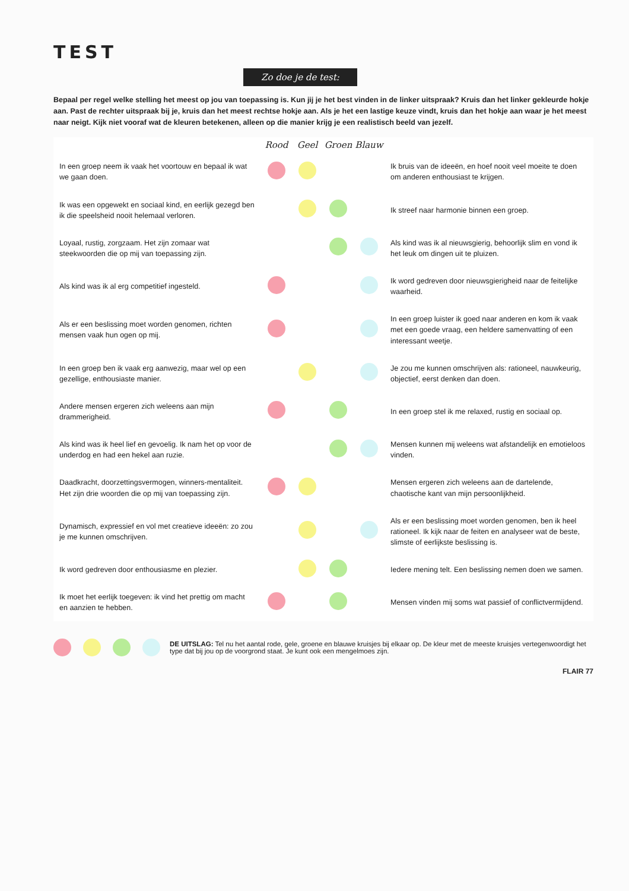TEST
Zo doe je de test:
Bepaal per regel welke stelling het meest op jou van toepassing is. Kun jij je het best vinden in de linker uitspraak? Kruis dan het linker gekleurde hokje aan. Past de rechter uitspraak bij je, kruis dan het meest rechtse hokje aan. Als je het een lastige keuze vindt, kruis dan het hokje aan waar je het meest naar neigt. Kijk niet vooraf wat de kleuren betekenen, alleen op die manier krijg je een realistisch beeld van jezelf.
| | Rood | Geel | Groen | Blauw | |
| --- | --- | --- | --- | --- | --- |
| In een groep neem ik vaak het voortouw en bepaal ik wat we gaan doen. | | | | | Ik bruis van de ideeën, en hoef nooit veel moeite te doen om anderen enthousiast te krijgen. |
| Ik was een opgewekt en sociaal kind, en eerlijk gezegd ben ik die speelsheid nooit helemaal verloren. | | | | | Ik streef naar harmonie binnen een groep. |
| Loyaal, rustig, zorgzaam. Het zijn zomaar wat steekwoorden die op mij van toepassing zijn. | | | | | Als kind was ik al nieuwsgierig, behoorlijk slim en vond ik het leuk om dingen uit te pluizen. |
| Als kind was ik al erg competitief ingesteld. | | | | | Ik word gedreven door nieuwsgierigheid naar de feitelijke waarheid. |
| Als er een beslissing moet worden genomen, richten mensen vaak hun ogen op mij. | | | | | In een groep luister ik goed naar anderen en kom ik vaak met een goede vraag, een heldere samenvatting of een interessant weetje. |
| In een groep ben ik vaak erg aanwezig, maar wel op een gezellige, enthousiaste manier. | | | | | Je zou me kunnen omschrijven als: rationeel, nauwkeurig, objectief, eerst denken dan doen. |
| Andere mensen ergeren zich weleens aan mijn drammerigheid. | | | | | In een groep stel ik me relaxed, rustig en sociaal op. |
| Als kind was ik heel lief en gevoelig. Ik nam het op voor de underdog en had een hekel aan ruzie. | | | | | Mensen kunnen mij weleens wat afstandelijk en emotieloos vinden. |
| Daadkracht, doorzettingsvermogen, winners-mentaliteit. Het zijn drie woorden die op mij van toepassing zijn. | | | | | Mensen ergeren zich weleens aan de dartelende, chaotische kant van mijn persoonlijkheid. |
| Dynamisch, expressief en vol met creatieve ideeën: zo zou je me kunnen omschrijven. | | | | | Als er een beslissing moet worden genomen, ben ik heel rationeel. Ik kijk naar de feiten en analyseer wat de beste, slimste of eerlijkste beslissing is. |
| Ik word gedreven door enthousiasme en plezier. | | | | | Iedere mening telt. Een beslissing nemen doen we samen. |
| Ik moet het eerlijk toegeven: ik vind het prettig om macht en aanzien te hebben. | | | | | Mensen vinden mij soms wat passief of conflictvermijdend. |
DE UITSLAG: Tel nu het aantal rode, gele, groene en blauwe kruisjes bij elkaar op. De kleur met de meeste kruisjes vertegenwoordigt het type dat bij jou op de voorgrond staat. Je kunt ook een mengelmoes zijn.
FLAIR 77